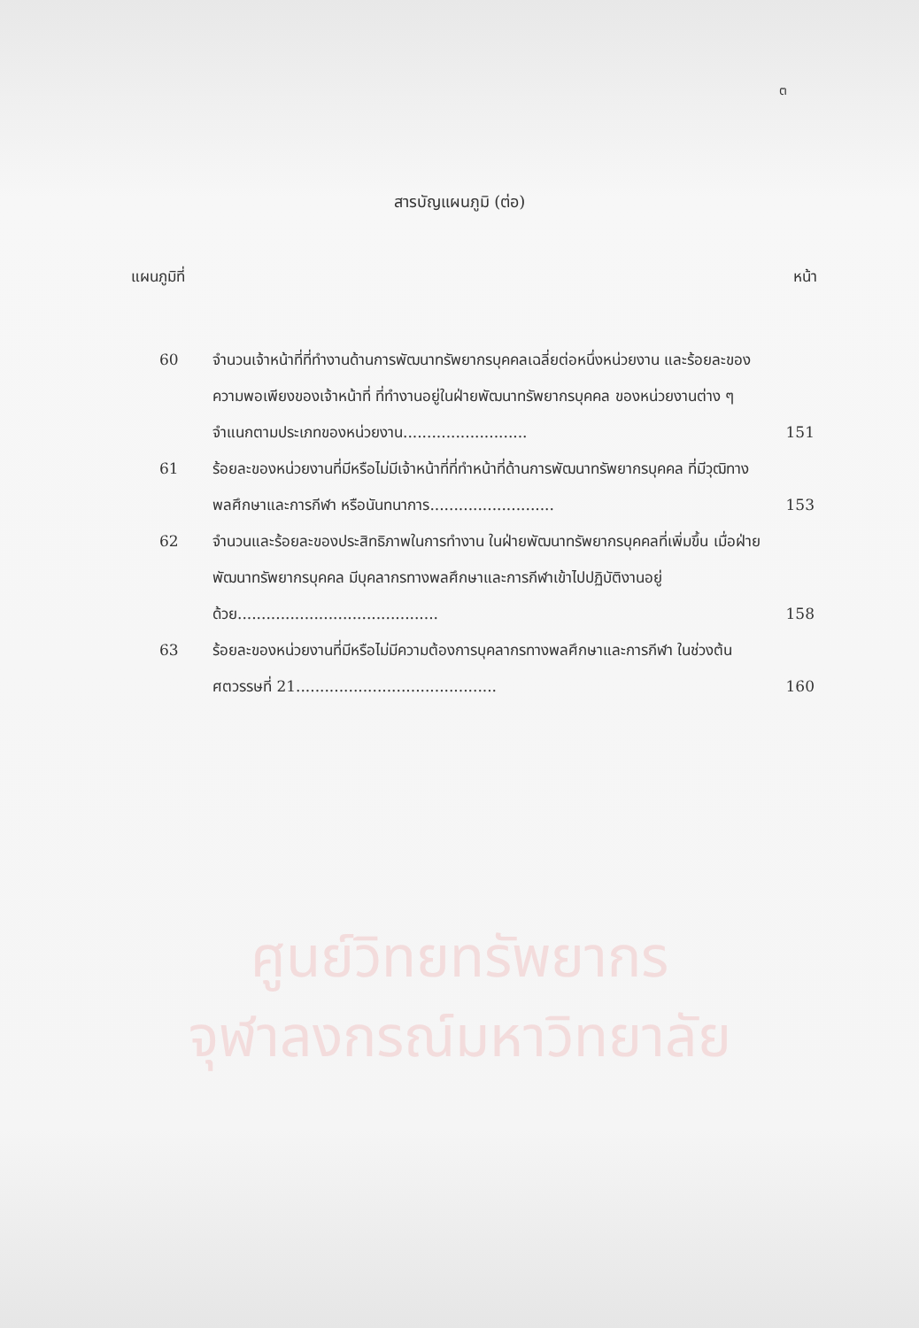ต
สารบัญแผนภูมิ (ต่อ)
แผนภูมิที่ หน้า
| 60 | จำนวนเจ้าหน้าที่ที่ทำงานด้านการพัฒนาทรัพยากรบุคคลเฉลี่ยต่อหนึ่งหน่วยงาน และร้อยละของความพอเพียงของเจ้าหน้าที่ ที่ทำงานอยู่ในฝ่ายพัฒนาทรัพยากรบุคคล ของหน่วยงานต่าง ๆ จำแนกตามประเภทของหน่วยงาน.......................... | 151 |
| 61 | ร้อยละของหน่วยงานที่มีหรือไม่มีเจ้าหน้าที่ที่ทำหน้าที่ด้านการพัฒนาทรัพยากรบุคคล ที่มีวุฒิทางพลศึกษาและการกีฬา หรือนันทนาการ.......................... | 153 |
| 62 | จำนวนและร้อยละของประสิทธิภาพในการทำงาน ในฝ่ายพัฒนาทรัพยากรบุคคลที่เพิ่มขึ้น เมื่อฝ่ายพัฒนาทรัพยากรบุคคล มีบุคลากรทางพลศึกษาและการกีฬาเข้าไปปฏิบัติงานอยู่ด้วย.......................................... | 158 |
| 63 | ร้อยละของหน่วยงานที่มีหรือไม่มีความต้องการบุคลากรทางพลศึกษาและการกีฬา ในช่วงต้นศตวรรษที่ 21.......................................... | 160 |
ศูนย์วิทยทรัพยากร
จุฬาลงกรณ์มหาวิทยาลัย